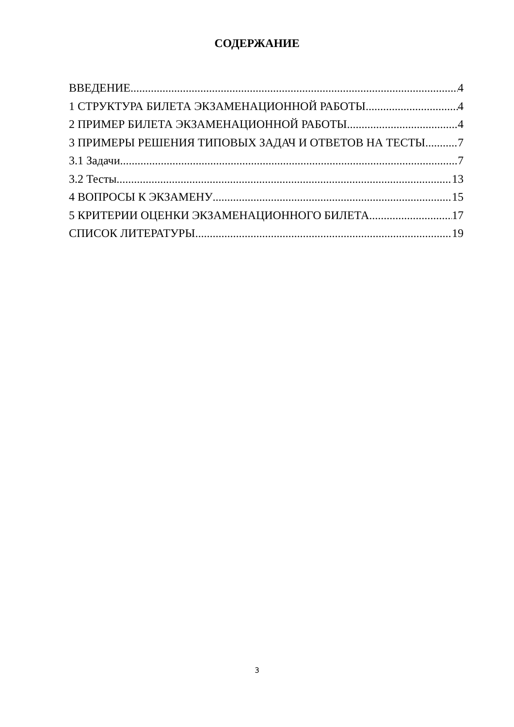СОДЕРЖАНИЕ
ВВЕДЕНИЕ 4
1 СТРУКТУРА БИЛЕТА ЭКЗАМЕНАЦИОННОЙ РАБОТЫ 4
2 ПРИМЕР БИЛЕТА ЭКЗАМЕНАЦИОННОЙ РАБОТЫ 4
3 ПРИМЕРЫ РЕШЕНИЯ ТИПОВЫХ ЗАДАЧ И ОТВЕТОВ НА ТЕСТЫ 7
3.1 Задачи 7
3.2 Тесты 13
4 ВОПРОСЫ К ЭКЗАМЕНУ 15
5 КРИТЕРИИ ОЦЕНКИ ЭКЗАМЕНАЦИОННОГО БИЛЕТА 17
СПИСОК ЛИТЕРАТУРЫ 19
3